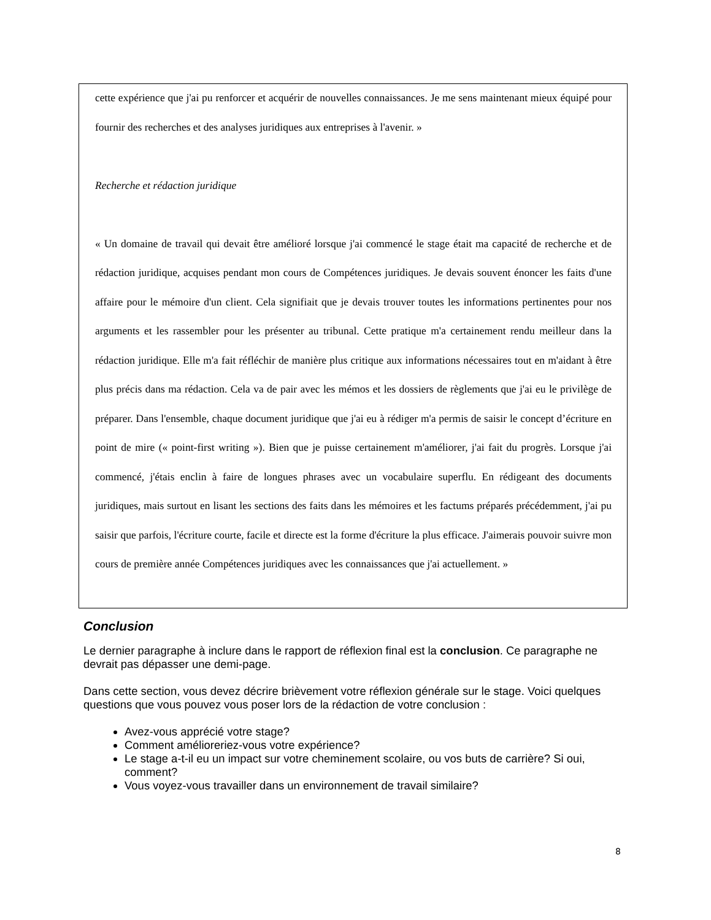cette expérience que j'ai pu renforcer et acquérir de nouvelles connaissances. Je me sens maintenant mieux équipé pour fournir des recherches et des analyses juridiques aux entreprises à l'avenir. »
Recherche et rédaction juridique
« Un domaine de travail qui devait être amélioré lorsque j'ai commencé le stage était ma capacité de recherche et de rédaction juridique, acquises pendant mon cours de Compétences juridiques. Je devais souvent énoncer les faits d'une affaire pour le mémoire d'un client. Cela signifiait que je devais trouver toutes les informations pertinentes pour nos arguments et les rassembler pour les présenter au tribunal. Cette pratique m'a certainement rendu meilleur dans la rédaction juridique. Elle m'a fait réfléchir de manière plus critique aux informations nécessaires tout en m'aidant à être plus précis dans ma rédaction. Cela va de pair avec les mémos et les dossiers de règlements que j'ai eu le privilège de préparer. Dans l'ensemble, chaque document juridique que j'ai eu à rédiger m'a permis de saisir le concept d’écriture en point de mire (« point-first writing »). Bien que je puisse certainement m'améliorer, j'ai fait du progrès. Lorsque j'ai commencé, j'étais enclin à faire de longues phrases avec un vocabulaire superflu. En rédigeant des documents juridiques, mais surtout en lisant les sections des faits dans les mémoires et les factums préparés précédemment, j'ai pu saisir que parfois, l'écriture courte, facile et directe est la forme d'écriture la plus efficace. J'aimerais pouvoir suivre mon cours de première année Compétences juridiques avec les connaissances que j'ai actuellement. »
Conclusion
Le dernier paragraphe à inclure dans le rapport de réflexion final est la conclusion. Ce paragraphe ne devrait pas dépasser une demi-page.
Dans cette section, vous devez décrire brièvement votre réflexion générale sur le stage. Voici quelques questions que vous pouvez vous poser lors de la rédaction de votre conclusion :
Avez-vous apprécié votre stage?
Comment amélioreriez-vous votre expérience?
Le stage a-t-il eu un impact sur votre cheminement scolaire, ou vos buts de carrière? Si oui, comment?
Vous voyez-vous travailler dans un environnement de travail similaire?
8